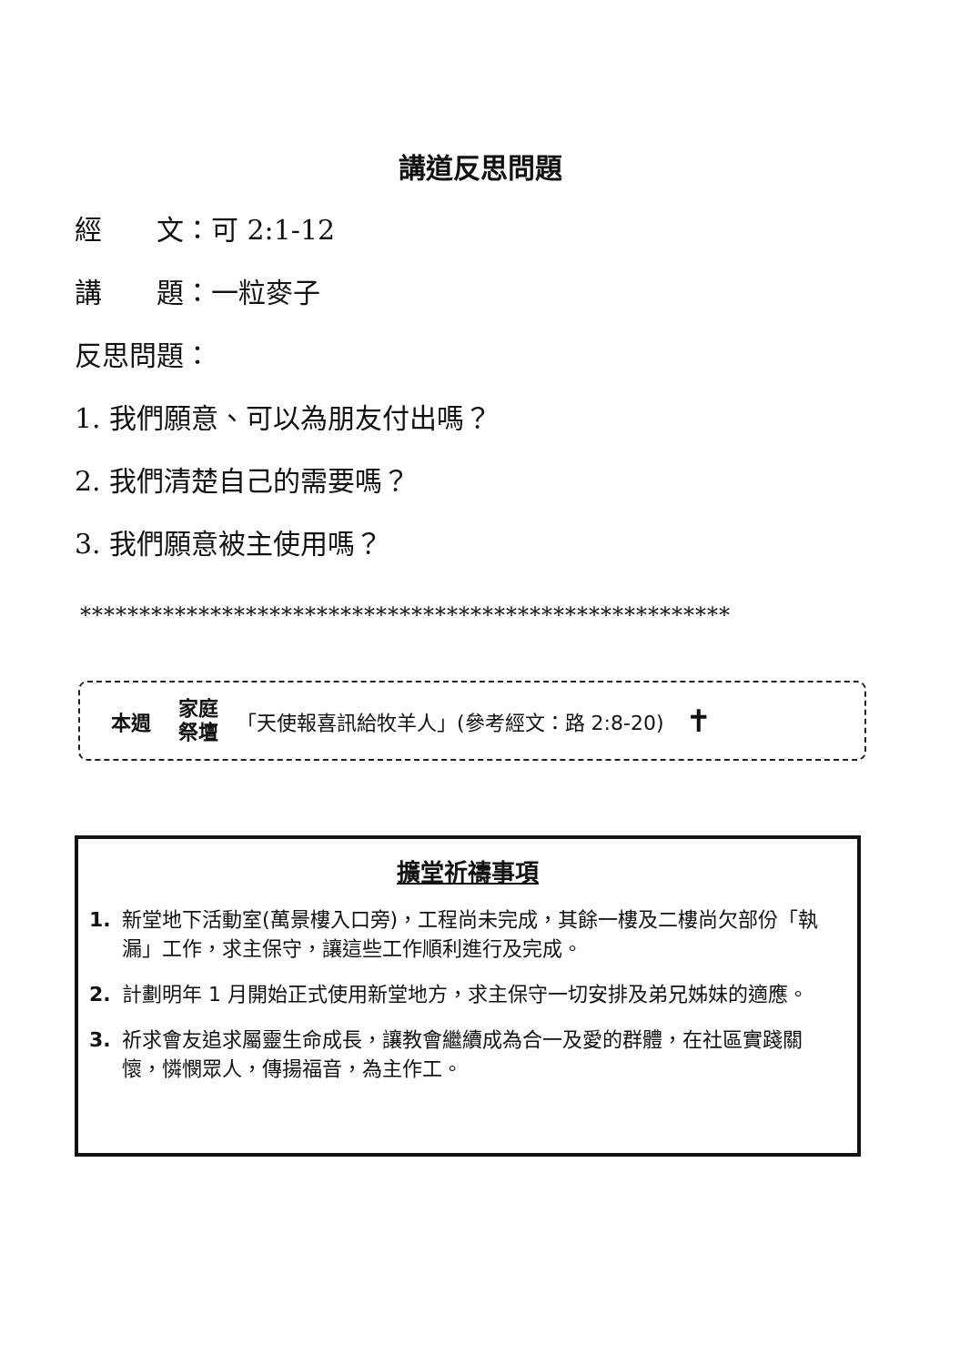講道反思問題
經　　文：可 2:1-12
講　　題：一粒麥子
反思問題：
1. 我們願意、可以為朋友付出嗎？
2. 我們清楚自己的需要嗎？
3. 我們願意被主使用嗎？
*******************************************************
本週 家庭
祭壇 「天使報喜訊給牧羊人」(參考經文：路 2:8-20) ✝
擴堂祈禱事項
1. 新堂地下活動室(萬景樓入口旁)，工程尚未完成，其餘一樓及二樓尚欠部份「執漏」工作，求主保守，讓這些工作順利進行及完成。
2. 計劃明年 1 月開始正式使用新堂地方，求主保守一切安排及弟兄姊妹的適應。
3. 祈求會友追求屬靈生命成長，讓教會繼續成為合一及愛的群體，在社區實踐關懷，憐憫眾人，傳揚福音，為主作工。